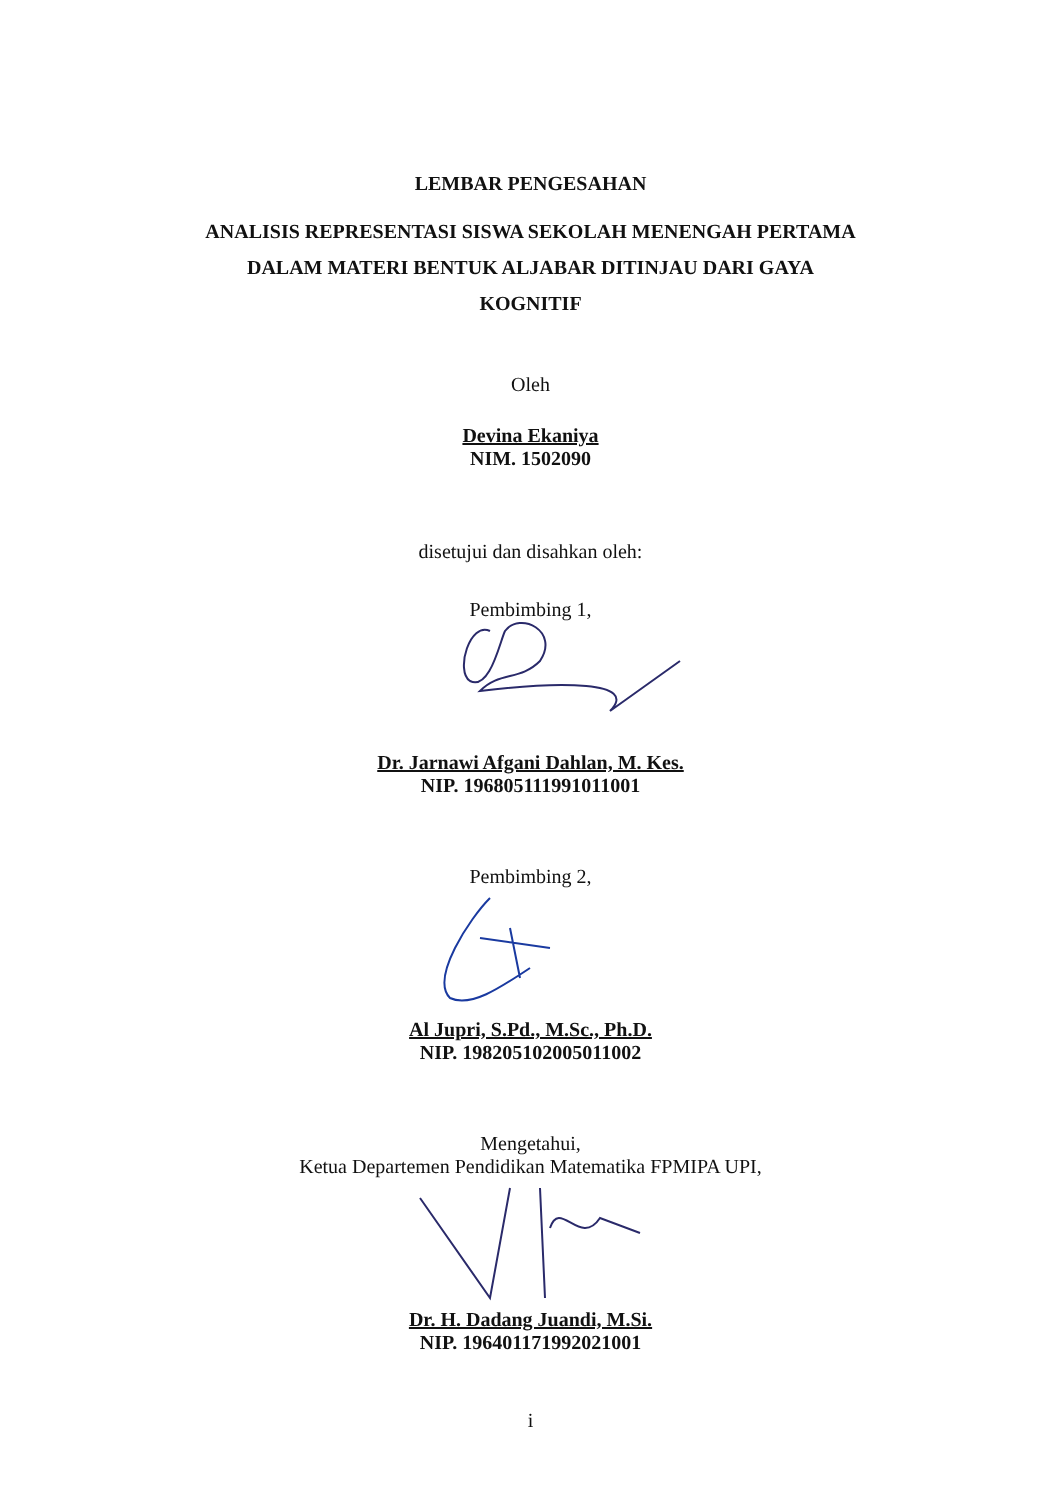LEMBAR PENGESAHAN
ANALISIS REPRESENTASI SISWA SEKOLAH MENENGAH PERTAMA
DALAM MATERI BENTUK ALJABAR DITINJAU DARI GAYA
KOGNITIF
Oleh
Devina Ekaniya
NIM. 1502090
disetujui dan disahkan oleh:
Pembimbing 1,
Dr. Jarnawi Afgani Dahlan, M. Kes.
NIP. 196805111991011001
Pembimbing 2,
Al Jupri, S.Pd., M.Sc., Ph.D.
NIP. 198205102005011002
Mengetahui,
Ketua Departemen Pendidikan Matematika FPMIPA UPI,
Dr. H. Dadang Juandi, M.Si.
NIP. 196401171992021001
i